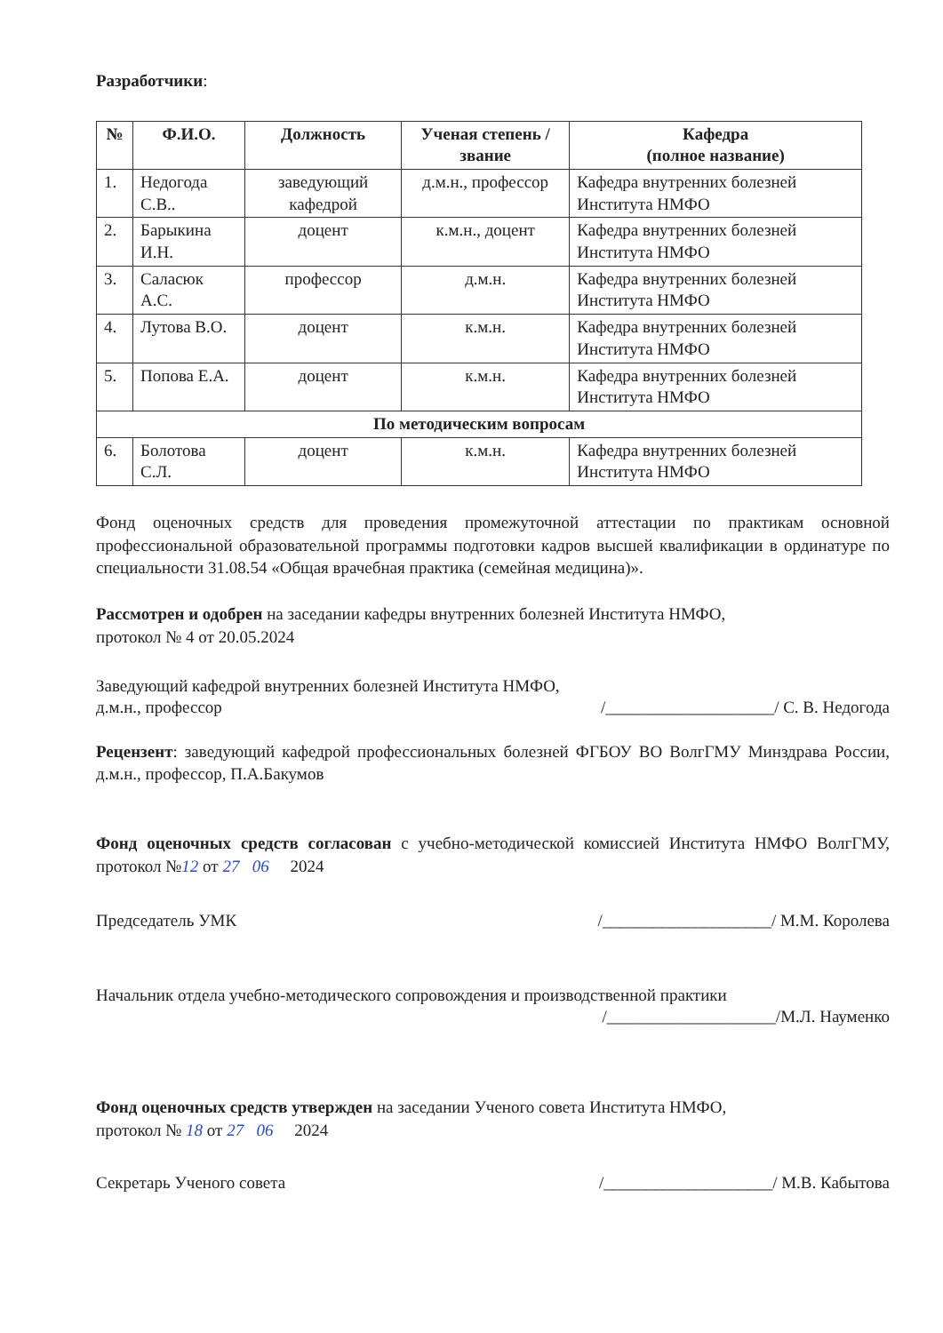Разработчики:
| № | Ф.И.О. | Должность | Ученая степень / звание | Кафедра (полное название) |
| --- | --- | --- | --- | --- |
| 1. | Недогода С.В.. | заведующий кафедрой | д.м.н., профессор | Кафедра внутренних болезней Института НМФО |
| 2. | Барыкина И.Н. | доцент | к.м.н., доцент | Кафедра внутренних болезней Института НМФО |
| 3. | Саласюк А.С. | профессор | д.м.н. | Кафедра внутренних болезней Института НМФО |
| 4. | Лутова В.О. | доцент | к.м.н. | Кафедра внутренних болезней Института НМФО |
| 5. | Попова Е.А. | доцент | к.м.н. | Кафедра внутренних болезней Института НМФО |
| По методическим вопросам | | | | |
| 6. | Болотова С.Л. | доцент | к.м.н. | Кафедра внутренних болезней Института НМФО |
Фонд оценочных средств для проведения промежуточной аттестации по практикам основной профессиональной образовательной программы подготовки кадров высшей квалификации в ординатуре по специальности 31.08.54 «Общая врачебная практика (семейная медицина)».
Рассмотрен и одобрен на заседании кафедры внутренних болезней Института НМФО,
протокол № 4 от 20.05.2024
Заведующий кафедрой внутренних болезней Института НМФО,
д.м.н., профессор /____________________/ С. В. Недогода
Рецензент: заведующий кафедрой профессиональных болезней ФГБОУ ВО ВолгГМУ Минздрава России, д.м.н., профессор, П.А.Бакумов
Фонд оценочных средств согласован с учебно-методической комиссией Института НМФО ВолгГМУ, протокол №12 от 27 06 2024
Председатель УМК /____________________/ М.М. Королева
Начальник отдела учебно-методического сопровождения и производственной практики
/____________________/М.Л. Науменко
Фонд оценочных средств утвержден на заседании Ученого совета Института НМФО,
протокол № 18 от 27 06 2024
Секретарь Ученого совета /____________________/ М.В. Кабытова